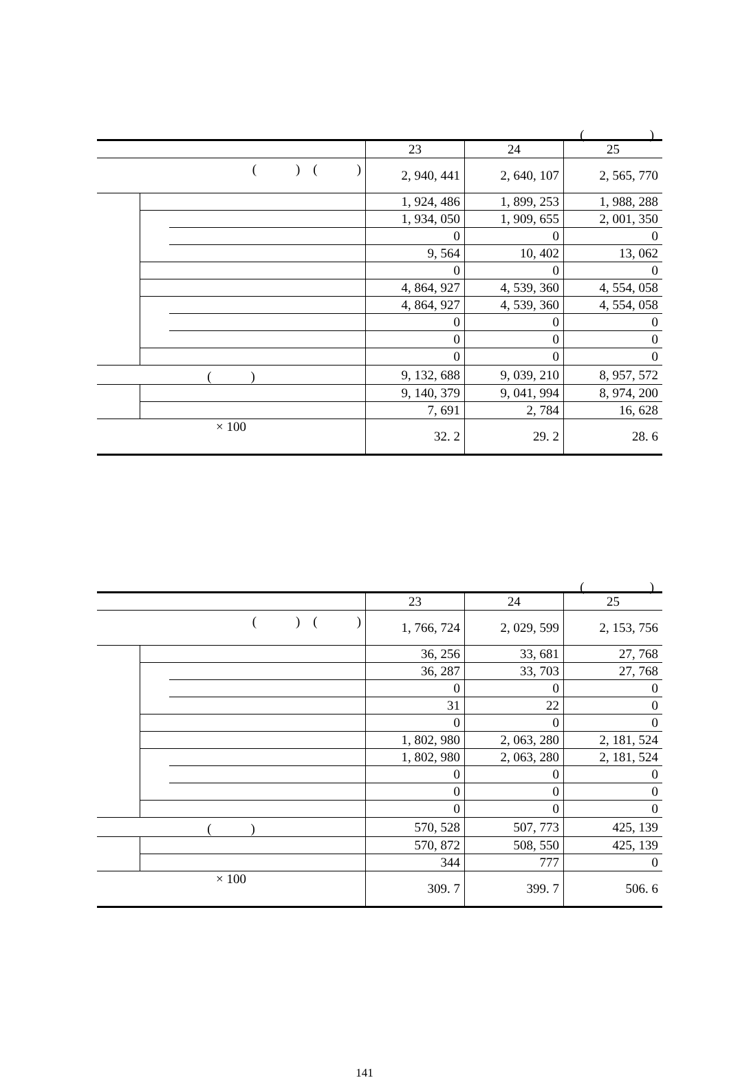(　　　　　)
| | | | 23 | 24 | 25 |
| --- | --- | --- | --- | --- | --- |
| ( ) ( ) | | | 2, 940, 441 | 2, 640, 107 | 2, 565, 770 |
| | | | 1, 924, 486 | 1, 899, 253 | 1, 988, 288 |
| | | | 1, 934, 050 | 1, 909, 655 | 2, 001, 350 |
| | | | 0 | 0 | 0 |
| | | | 9, 564 | 10, 402 | 13, 062 |
| | | | 0 | 0 | 0 |
| | | | 4, 864, 927 | 4, 539, 360 | 4, 554, 058 |
| | | | 4, 864, 927 | 4, 539, 360 | 4, 554, 058 |
| | | | 0 | 0 | 0 |
| | | | 0 | 0 | 0 |
| | | | 0 | 0 | 0 |
| ( ) | | | 9, 132, 688 | 9, 039, 210 | 8, 957, 572 |
| | | | 9, 140, 379 | 9, 041, 994 | 8, 974, 200 |
| | | | 7, 691 | 2, 784 | 16, 628 |
| × 100 | | | 32. 2 | 29. 2 | 28. 6 |
(　　　　　)
| | | | 23 | 24 | 25 |
| --- | --- | --- | --- | --- | --- |
| ( ) ( ) | | | 1, 766, 724 | 2, 029, 599 | 2, 153, 756 |
| | | | 36, 256 | 33, 681 | 27, 768 |
| | | | 36, 287 | 33, 703 | 27, 768 |
| | | | 0 | 0 | 0 |
| | | | 31 | 22 | 0 |
| | | | 0 | 0 | 0 |
| | | | 1, 802, 980 | 2, 063, 280 | 2, 181, 524 |
| | | | 1, 802, 980 | 2, 063, 280 | 2, 181, 524 |
| | | | 0 | 0 | 0 |
| | | | 0 | 0 | 0 |
| | | | 0 | 0 | 0 |
| ( ) | | | 570, 528 | 507, 773 | 425, 139 |
| | | | 570, 872 | 508, 550 | 425, 139 |
| | | | 344 | 777 | 0 |
| × 100 | | | 309. 7 | 399. 7 | 506. 6 |
141